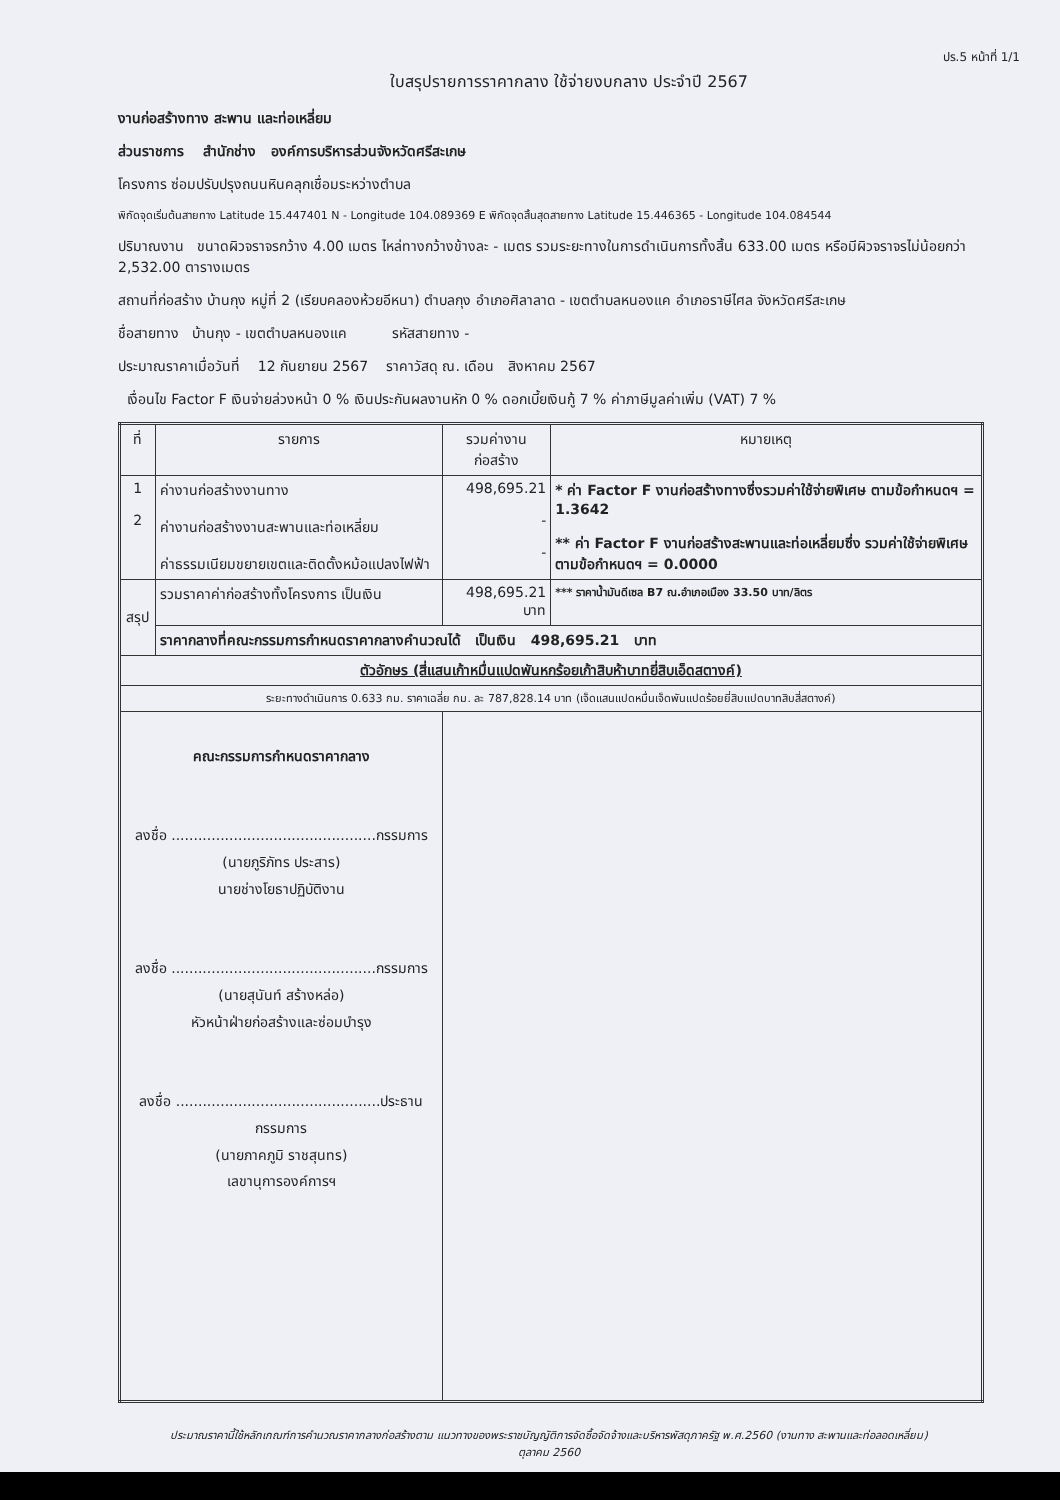ปร.5 หน้าที่ 1/1
ใบสรุปรายการราคากลาง ใช้จ่ายงบกลาง ประจำปี 2567
งานก่อสร้างทาง สะพาน และท่อเหลี่ยม
ส่วนราชการ สำนักช่าง องค์การบริหารส่วนจังหวัดศรีสะเกษ
โครงการ ซ่อมปรับปรุงถนนหินคลุกเชื่อมระหว่างตำบล
พิกัดจุดเริ่มต้นสายทาง Latitude 15.447401 N - Longitude 104.089369 E พิกัดจุดสิ้นสุดสายทาง Latitude 15.446365 - Longitude 104.084544
ปริมาณงาน ขนาดผิวจราจรกว้าง 4.00 เมตร ไหล่ทางกว้างข้างละ - เมตร รวมระยะทางในการดำเนินการทั้งสิ้น 633.00 เมตร หรือมีผิวจราจรไม่น้อยกว่า 2,532.00 ตารางเมตร
สถานที่ก่อสร้าง บ้านกุง หมู่ที่ 2 (เรียบคลองห้วยอีหนา) ตำบลกุง อำเภอศิลาลาด - เขตตำบลหนองแค อำเภอราษีไศล จังหวัดศรีสะเกษ
ชื่อสายทาง บ้านกุง - เขตตำบลหนองแค รหัสสายทาง -
ประมาณราคาเมื่อวันที่ 12 กันยายน 2567 ราคาวัสดุ ณ. เดือน สิงหาคม 2567
เงื่อนไข Factor F เงินจ่ายล่วงหน้า 0 % เงินประกันผลงานหัก 0 % ดอกเบี้ยเงินกู้ 7 % ค่าภาษีมูลค่าเพิ่ม (VAT) 7 %
| ที่ | รายการ | รวมค่างานก่อสร้าง | หมายเหตุ |
| --- | --- | --- | --- |
| 1 2 | ค่างานก่อสร้างงานทาง ค่างานก่อสร้างงานสะพานและท่อเหลี่ยม ค่าธรรมเนียมขยายเขตและติดตั้งหม้อแปลงไฟฟ้า | 498,695.21 - - | * ค่า Factor F งานก่อสร้างทางซึ่งรวมค่าใช้จ่ายพิเศษ ตามข้อกำหนดฯ = 1.3642 ** ค่า Factor F งานก่อสร้างสะพานและท่อเหลี่ยมซึ่ง รวมค่าใช้จ่ายพิเศษตามข้อกำหนดฯ = 0.0000 |
| สรุป | รวมราคาค่าก่อสร้างทั้งโครงการ เป็นเงิน | 498,695.21 บาท | *** ราคาน้ำมันดีเซล B7 ณ.อำเภอเมือง 33.50 บาท/ลิตร |
| | ราคากลางที่คณะกรรมการกำหนดราคากลางคำนวณได้ เป็นเงิน 498,695.21 บาท | | |
| ตัวอักษร (สี่แสนเก้าหมื่นแปดพันหกร้อยเก้าสิบห้าบาทยี่สิบเอ็ดสตางค์) | | | |
| ระยะทางดำเนินการ 0.633 กม. ราคาเฉลี่ย กม. ละ 787,828.14 บาท (เจ็ดแสนแปดหมื่นเจ็ดพันแปดร้อยยี่สิบแปดบาทสิบสี่สตางค์) | | | |
| คณะกรรมการกำหนดราคากลาง ลงชื่อ ..............................................กรรมการ (นายภูริภัทร ประสาร) นายช่างโยธาปฏิบัติงาน ลงชื่อ ..............................................กรรมการ (นายสุนันท์ สร้างหล่อ) หัวหน้าฝ่ายก่อสร้างและซ่อมบำรุง ลงชื่อ ..............................................ประธานกรรมการ (นายภาคภูมิ ราชสุนทร) เลขานุการองค์การฯ | | | |
ประมาณราคานี้ใช้หลักเกณฑ์การคำนวณราคากลางก่อสร้างตาม แนวทางของพระราชบัญญัติการจัดซื้อจัดจ้างและบริหารพัสดุภาครัฐ พ.ศ.2560 (งานทาง สะพานและท่อลอดเหลี่ยม)
ตุลาคม 2560